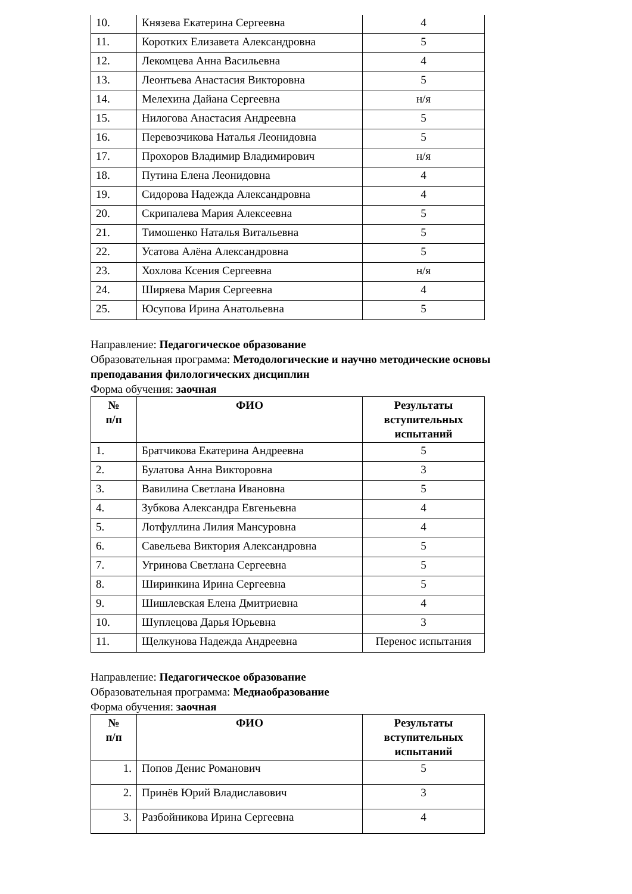| 10. | Князева Екатерина Сергеевна | 4 |
| 11. | Коротких Елизавета Александровна | 5 |
| 12. | Лекомцева Анна Васильевна | 4 |
| 13. | Леонтьева Анастасия Викторовна | 5 |
| 14. | Мелехина Дайана Сергеевна | н/я |
| 15. | Нилогова Анастасия Андреевна | 5 |
| 16. | Перевозчикова Наталья Леонидовна | 5 |
| 17. | Прохоров Владимир Владимирович | н/я |
| 18. | Путина Елена Леонидовна | 4 |
| 19. | Сидорова Надежда Александровна | 4 |
| 20. | Скрипалева Мария Алексеевна | 5 |
| 21. | Тимошенко Наталья Витальевна | 5 |
| 22. | Усатова Алёна Александровна | 5 |
| 23. | Хохлова Ксения Сергеевна | н/я |
| 24. | Ширяева Мария Сергеевна | 4 |
| 25. | Юсупова Ирина Анатольевна | 5 |
Направление: Педагогическое образование
Образовательная программа: Методологические и научно методические основы преподавания филологических дисциплин
Форма обучения: заочная
| № п/п | ФИО | Результаты вступительных испытаний |
| --- | --- | --- |
| 1. | Братчикова Екатерина Андреевна | 5 |
| 2. | Булатова Анна Викторовна | 3 |
| 3. | Вавилина Светлана Ивановна | 5 |
| 4. | Зубкова Александра Евгеньевна | 4 |
| 5. | Лотфуллина Лилия Мансуровна | 4 |
| 6. | Савельева Виктория Александровна | 5 |
| 7. | Угринова Светлана Сергеевна | 5 |
| 8. | Ширинкина Ирина Сергеевна | 5 |
| 9. | Шишлевская Елена Дмитриевна | 4 |
| 10. | Шуплецова Дарья Юрьевна | 3 |
| 11. | Щелкунова Надежда Андреевна | Перенос испытания |
Направление: Педагогическое образование
Образовательная программа: Медиаобразование
Форма обучения: заочная
| № п/п | ФИО | Результаты вступительных испытаний |
| --- | --- | --- |
| 1. | Попов Денис Романович | 5 |
| 2. | Принёв Юрий Владиславович | 3 |
| 3. | Разбойникова Ирина Сергеевна | 4 |